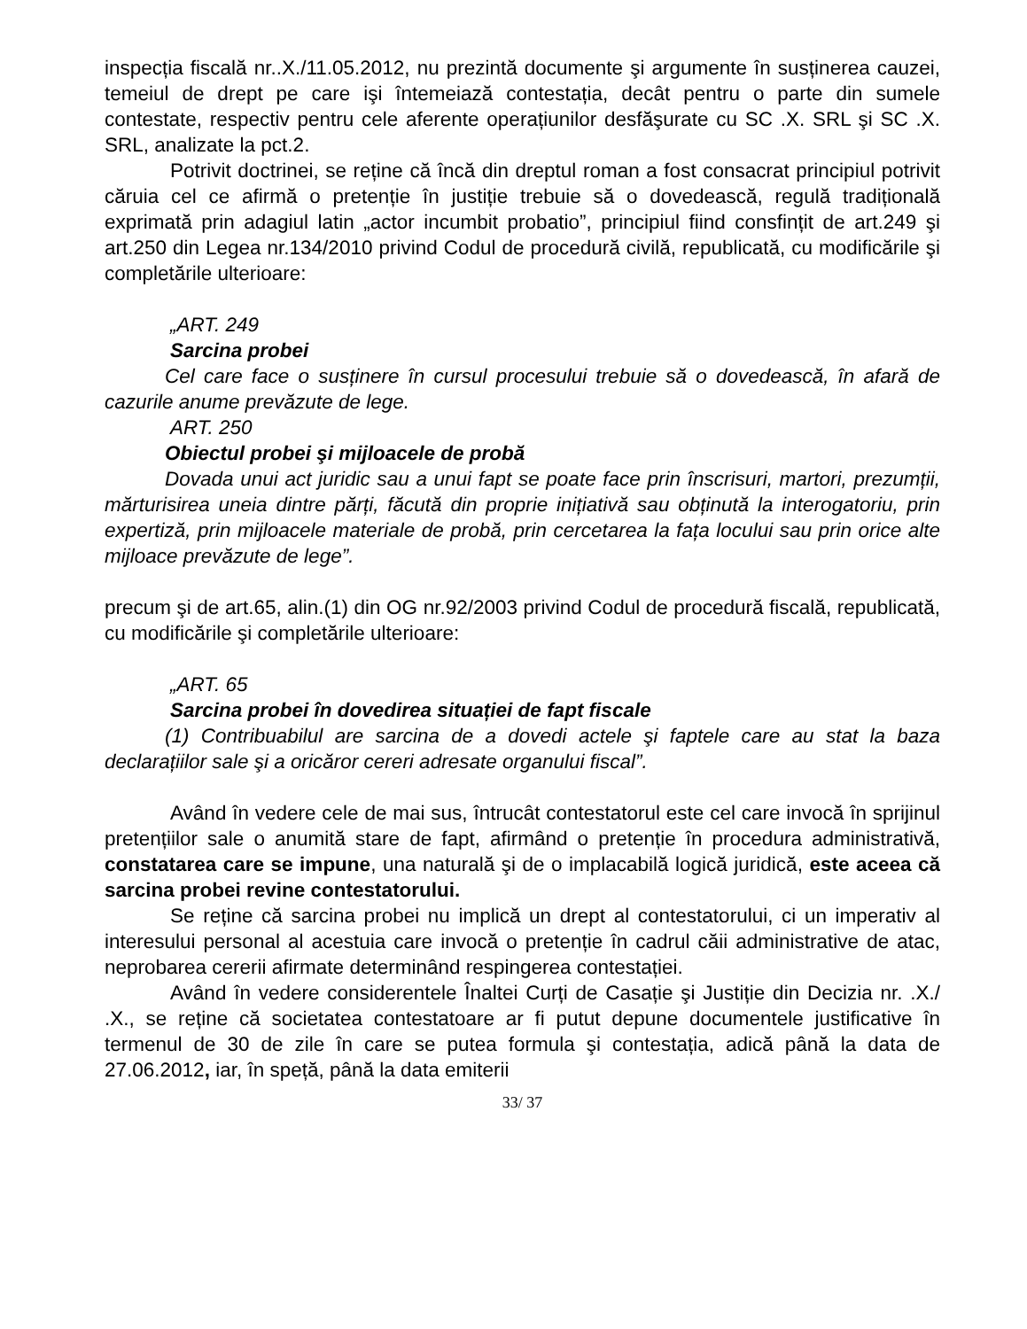inspecția fiscală nr..X./11.05.2012, nu prezintă documente şi argumente în susținerea cauzei, temeiul de drept pe care işi întemeiază contestația, decât pentru o parte din sumele contestate, respectiv pentru cele aferente operațiunilor desfăşurate cu SC .X. SRL şi SC .X. SRL, analizate la pct.2.
Potrivit doctrinei, se reține că încă din dreptul roman a fost consacrat principiul potrivit căruia cel ce afirmă o pretenție în justiție trebuie să o dovedească, regulă tradițională exprimată prin adagiul latin „actor incumbit probatio”, principiul fiind consfințit de art.249 şi art.250 din Legea nr.134/2010 privind Codul de procedură civilă, republicată, cu modificările şi completările ulterioare:
„ART. 249
Sarcina probei
Cel care face o susținere în cursul procesului trebuie să o dovedească, în afară de cazurile anume prevăzute de lege.
ART. 250
Obiectul probei şi mijloacele de probă
Dovada unui act juridic sau a unui fapt se poate face prin înscrisuri, martori, prezumții, mărturisirea uneia dintre părți, făcută din proprie inițiativă sau obținută la interogatoriu, prin expertiză, prin mijloacele materiale de probă, prin cercetarea la fața locului sau prin orice alte mijloace prevăzute de lege”.
precum şi de art.65, alin.(1) din OG nr.92/2003 privind Codul de procedură fiscală, republicată, cu modificările şi completările ulterioare:
„ART. 65
Sarcina probei în dovedirea situației de fapt fiscale
(1) Contribuabilul are sarcina de a dovedi actele şi faptele care au stat la baza declarațiilor sale şi a oricăror cereri adresate organului fiscal”.
Având în vedere cele de mai sus, întrucât contestatorul este cel care invocă în sprijinul pretențiilor sale o anumită stare de fapt, afirmând o pretenție în procedura administrativă, constatarea care se impune, una naturală şi de o implacabilă logică juridică, este aceea că sarcina probei revine contestatorului.
Se reține că sarcina probei nu implică un drept al contestatorului, ci un imperativ al interesului personal al acestuia care invocă o pretenție în cadrul căii administrative de atac, neprobarea cererii afirmate determinând respingerea contestației.
Având în vedere considerentele Înaltei Curți de Casație şi Justiție din Decizia nr. .X./ .X., se reține că societatea contestatoare ar fi putut depune documentele justificative în termenul de 30 de zile în care se putea formula şi contestația, adică până la data de 27.06.2012, iar, în speță, până la data emiterii
33/ 37